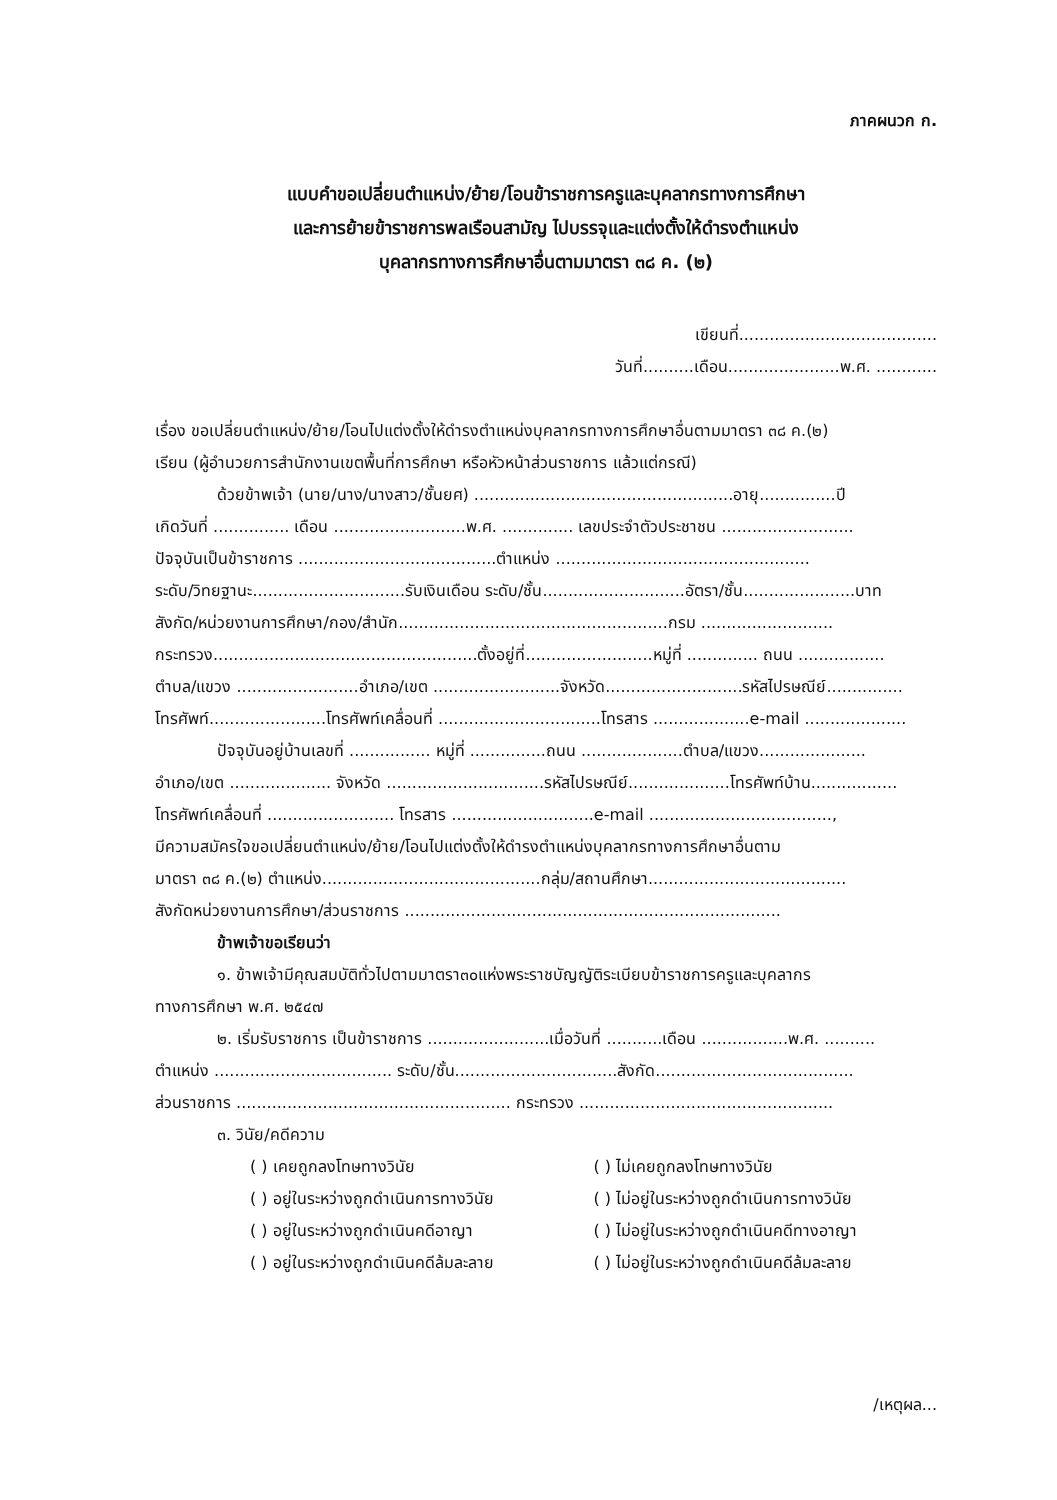ภาคผนวก ก.
แบบคำขอเปลี่ยนตำแหน่ง/ย้าย/โอนข้าราชการครูและบุคลากรทางการศึกษา
และการย้ายข้าราชการพลเรือนสามัญ ไปบรรจุและแต่งตั้งให้ดำรงตำแหน่ง
บุคลากรทางการศึกษาอื่นตามมาตรา ๓๘ ค. (๒)
เขียนที่.......................................
วันที่..........เดือน......................พ.ศ. ............
เรื่อง ขอเปลี่ยนตำแหน่ง/ย้าย/โอนไปแต่งตั้งให้ดำรงตำแหน่งบุคลากรทางการศึกษาอื่นตามมาตรา ๓๘ ค.(๒)
เรียน (ผู้อำนวยการสำนักงานเขตพื้นที่การศึกษา หรือหัวหน้าส่วนราชการ แล้วแต่กรณี)
ด้วยข้าพเจ้า (นาย/นาง/นางสาว/ชั้นยศ) ...................................................อายุ...............ปี
เกิดวันที่ ............... เดือน ..........................พ.ศ. .............. เลขประจำตัวประชาชน ..........................
ปัจจุบันเป็นข้าราชการ .......................................ตำแหน่ง ..................................................
ระดับ/วิทยฐานะ..............................รับเงินเดือน ระดับ/ชั้น............................อัตรา/ชั้น......................บาท
สังกัด/หน่วยงานการศึกษา/กอง/สำนัก.....................................................กรม ..........................
กระทรวง....................................................ตั้งอยู่ที่.........................หมู่ที่ .............. ถนน .................
ตำบล/แขวง ........................อำเภอ/เขต .........................จังหวัด...........................รหัสไปรษณีย์...............
โทรศัพท์.......................โทรศัพท์เคลื่อนที่ ................................โทรสาร ...................e-mail ....................
ปัจจุบันอยู่บ้านเลขที่ ................ หมู่ที่ ...............ถนน ....................ตำบล/แขวง.....................
อำเภอ/เขต .................... จังหวัด ...............................รหัสไปรษณีย์....................โทรศัพท์บ้าน.................
โทรศัพท์เคลื่อนที่ ......................... โทรสาร ............................e-mail ....................................,
มีความสมัครใจขอเปลี่ยนตำแหน่ง/ย้าย/โอนไปแต่งตั้งให้ดำรงตำแหน่งบุคลากรทางการศึกษาอื่นตาม
มาตรา ๓๘ ค.(๒) ตำแหน่ง...........................................กลุ่ม/สถานศึกษา.......................................
สังกัดหน่วยงานการศึกษา/ส่วนราชการ ..........................................................................
ข้าพเจ้าขอเรียนว่า
๑. ข้าพเจ้ามีคุณสมบัติทั่วไปตามมาตรา๓๐แห่งพระราชบัญญัติระเบียบข้าราชการครูและบุคลากร
ทางการศึกษา พ.ศ. ๒๕๔๗
๒. เริ่มรับราชการ เป็นข้าราชการ ........................เมื่อวันที่ ...........เดือน .................พ.ศ. ..........
ตำแหน่ง ................................... ระดับ/ชั้น................................สังกัด.......................................
ส่วนราชการ ...................................................... กระทรวง ..................................................
๓. วินัย/คดีความ
( ) เคยถูกลงโทษทางวินัย ( ) ไม่เคยถูกลงโทษทางวินัย
( ) อยู่ในระหว่างถูกดำเนินการทางวินัย ( ) ไม่อยู่ในระหว่างถูกดำเนินการทางวินัย
( ) อยู่ในระหว่างถูกดำเนินคดีอาญา ( ) ไม่อยู่ในระหว่างถูกดำเนินคดีทางอาญา
( ) อยู่ในระหว่างถูกดำเนินคดีล้มละลาย ( ) ไม่อยู่ในระหว่างถูกดำเนินคดีล้มละลาย
/เหตุผล...